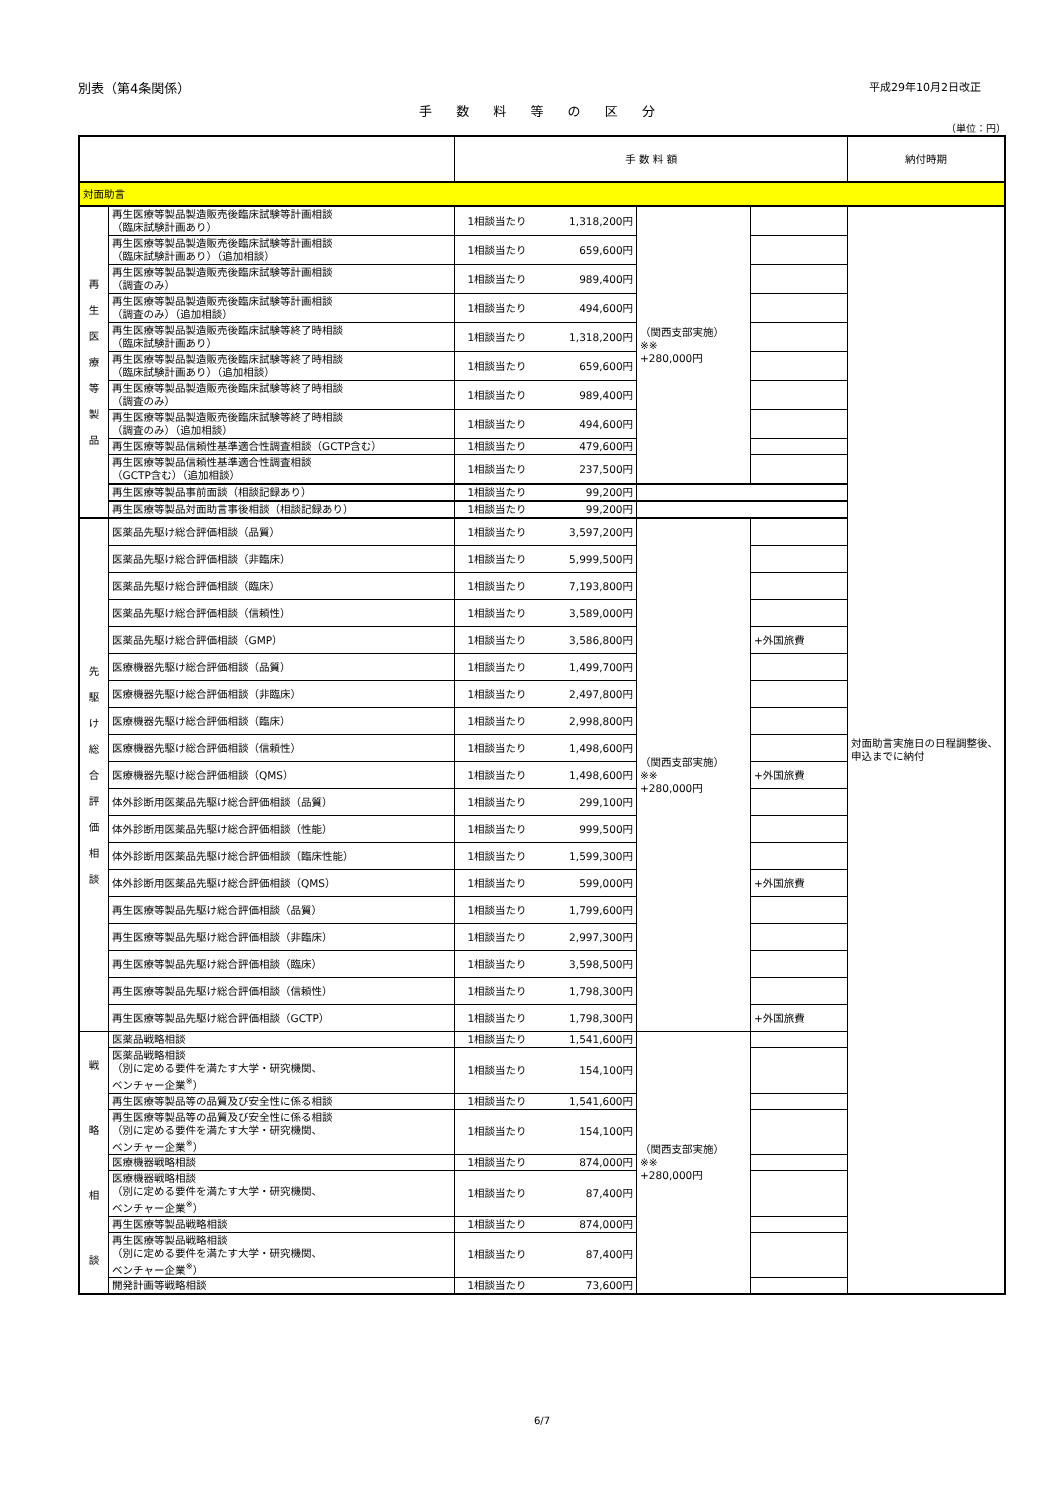別表（第4条関係） 平成29年10月2日改正
手 数 料 等 の 区 分
（単位：円）
| | | 手 数 料 額 | | | | 納付時期 |
| --- | --- | --- | --- | --- | --- | --- |
| 対面助言 | | | | | | |
| 再 生 医 療 等 製 品 | 再生医療等製品製造販売後臨床試験等計画相談 （臨床試験計画あり） | 1相談当たり | 1,318,200円 | （関西支部実施） ※※ +280,000円 | | 対面助言実施日の日程調整後、申込までに納付 |
| | 再生医療等製品製造販売後臨床試験等計画相談 （臨床試験計画あり）（追加相談） | 1相談当たり | 659,600円 | | | |
| | 再生医療等製品製造販売後臨床試験等計画相談 （調査のみ） | 1相談当たり | 989,400円 | | | |
| | 再生医療等製品製造販売後臨床試験等計画相談 （調査のみ）（追加相談） | 1相談当たり | 494,600円 | | | |
| | 再生医療等製品製造販売後臨床試験等終了時相談 （臨床試験計画あり） | 1相談当たり | 1,318,200円 | | | |
| | 再生医療等製品製造販売後臨床試験等終了時相談 （臨床試験計画あり）（追加相談） | 1相談当たり | 659,600円 | | | |
| | 再生医療等製品製造販売後臨床試験等終了時相談 （調査のみ） | 1相談当たり | 989,400円 | | | |
| | 再生医療等製品製造販売後臨床試験等終了時相談 （調査のみ）（追加相談） | 1相談当たり | 494,600円 | | | |
| | 再生医療等製品信頼性基準適合性調査相談（GCTP含む） | 1相談当たり | 479,600円 | | | |
| | 再生医療等製品信頼性基準適合性調査相談 （GCTP含む）（追加相談） | 1相談当たり | 237,500円 | | | |
| | 再生医療等製品事前面談（相談記録あり） | 1相談当たり | 99,200円 | | | |
| | 再生医療等製品対面助言事後相談（相談記録あり） | 1相談当たり | 99,200円 | | | |
| 先 駆 け 総 合 評 価 相 談 | 医薬品先駆け総合評価相談（品質） | 1相談当たり | 3,597,200円 | （関西支部実施） ※※ +280,000円 | | |
| | 医薬品先駆け総合評価相談（非臨床） | 1相談当たり | 5,999,500円 | | | |
| | 医薬品先駆け総合評価相談（臨床） | 1相談当たり | 7,193,800円 | | | |
| | 医薬品先駆け総合評価相談（信頼性） | 1相談当たり | 3,589,000円 | | | |
| | 医薬品先駆け総合評価相談（GMP） | 1相談当たり | 3,586,800円 | | +外国旅費 | |
| | 医療機器先駆け総合評価相談（品質） | 1相談当たり | 1,499,700円 | | | |
| | 医療機器先駆け総合評価相談（非臨床） | 1相談当たり | 2,497,800円 | | | |
| | 医療機器先駆け総合評価相談（臨床） | 1相談当たり | 2,998,800円 | | | |
| | 医療機器先駆け総合評価相談（信頼性） | 1相談当たり | 1,498,600円 | | | |
| | 医療機器先駆け総合評価相談（QMS） | 1相談当たり | 1,498,600円 | | +外国旅費 | |
| | 体外診断用医薬品先駆け総合評価相談（品質） | 1相談当たり | 299,100円 | | | |
| | 体外診断用医薬品先駆け総合評価相談（性能） | 1相談当たり | 999,500円 | | | |
| | 体外診断用医薬品先駆け総合評価相談（臨床性能） | 1相談当たり | 1,599,300円 | | | |
| | 体外診断用医薬品先駆け総合評価相談（QMS） | 1相談当たり | 599,000円 | | +外国旅費 | |
| | 再生医療等製品先駆け総合評価相談（品質） | 1相談当たり | 1,799,600円 | | | |
| | 再生医療等製品先駆け総合評価相談（非臨床） | 1相談当たり | 2,997,300円 | | | |
| | 再生医療等製品先駆け総合評価相談（臨床） | 1相談当たり | 3,598,500円 | | | |
| | 再生医療等製品先駆け総合評価相談（信頼性） | 1相談当たり | 1,798,300円 | | | |
| | 再生医療等製品先駆け総合評価相談（GCTP） | 1相談当たり | 1,798,300円 | | +外国旅費 | |
| 戦 略 相 談 | 医薬品戦略相談 | 1相談当たり | 1,541,600円 | （関西支部実施） ※※ +280,000円 | | |
| | 医薬品戦略相談 （別に定める要件を満たす大学・研究機関、 ベンチャー企業<sup>※</sup>） | 1相談当たり | 154,100円 | | | |
| | 再生医療等製品等の品質及び安全性に係る相談 | 1相談当たり | 1,541,600円 | | | |
| | 再生医療等製品等の品質及び安全性に係る相談 （別に定める要件を満たす大学・研究機関、 ベンチャー企業<sup>※</sup>） | 1相談当たり | 154,100円 | | | |
| | 医療機器戦略相談 | 1相談当たり | 874,000円 | | | |
| | 医療機器戦略相談 （別に定める要件を満たす大学・研究機関、 ベンチャー企業<sup>※</sup>） | 1相談当たり | 87,400円 | | | |
| | 再生医療等製品戦略相談 | 1相談当たり | 874,000円 | | | |
| | 再生医療等製品戦略相談 （別に定める要件を満たす大学・研究機関、 ベンチャー企業<sup>※</sup>） | 1相談当たり | 87,400円 | | | |
| | 開発計画等戦略相談 | 1相談当たり | 73,600円 | | | |
6/7